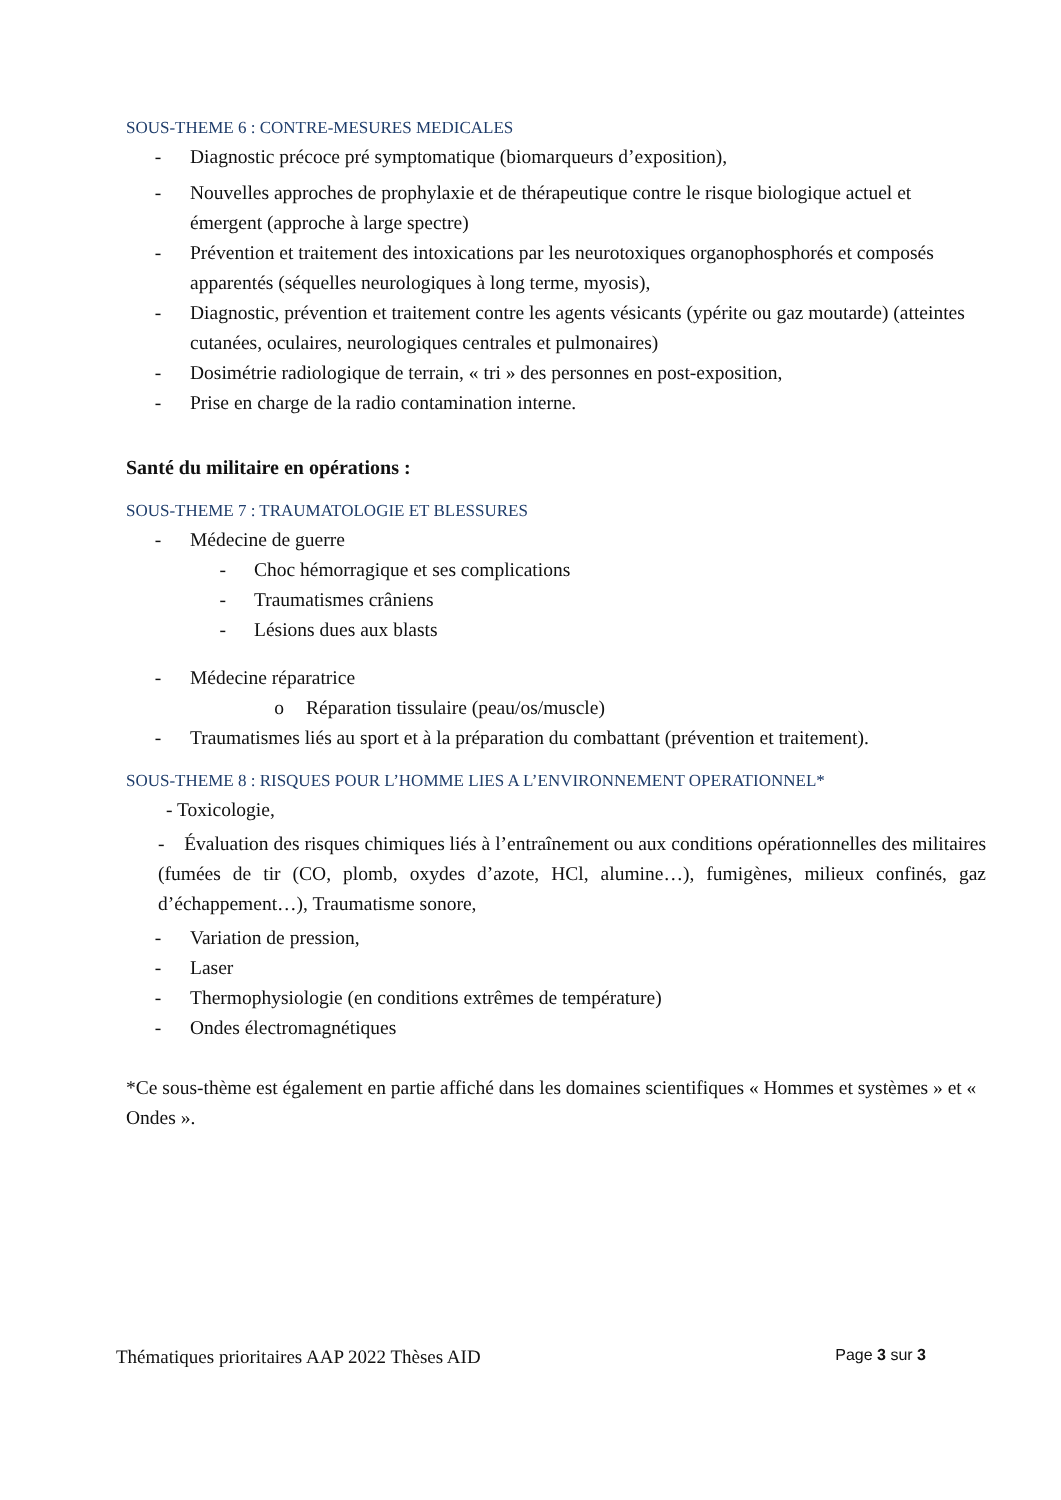SOUS-THEME 6 : CONTRE-MESURES MEDICALES
- Diagnostic précoce pré symptomatique (biomarqueurs d’exposition),
- Nouvelles approches de prophylaxie et de thérapeutique contre le risque biologique actuel et émergent (approche à large spectre)
- Prévention et traitement des intoxications par les neurotoxiques organophosphorés et composés apparentés (séquelles neurologiques à long terme, myosis),
- Diagnostic, prévention et traitement contre les agents vésicants (ypérite ou gaz moutarde) (atteintes cutanées, oculaires, neurologiques centrales et pulmonaires)
- Dosimétrie radiologique de terrain, « tri » des personnes en post-exposition,
- Prise en charge de la radio contamination interne.
Santé du militaire en opérations :
SOUS-THEME 7 : TRAUMATOLOGIE ET BLESSURES
- Médecine de guerre
- Choc hémorragique et ses complications
- Traumatismes crâniens
- Lésions dues aux blasts
- Médecine réparatrice
o Réparation tissulaire (peau/os/muscle)
- Traumatismes liés au sport et à la préparation du combattant (prévention et traitement).
SOUS-THEME 8 : RISQUES POUR L’HOMME LIES A L’ENVIRONNEMENT OPERATIONNEL*
- Toxicologie,
- Évaluation des risques chimiques liés à l’entraînement ou aux conditions opérationnelles des militaires (fumées de tir (CO, plomb, oxydes d’azote, HCl, alumine…), fumigènes, milieux confinés, gaz d’échappement…), Traumatisme sonore,
- Variation de pression,
- Laser
- Thermophysiologie (en conditions extrêmes de température)
- Ondes électromagnétiques
*Ce sous-thème est également en partie affiché dans les domaines scientifiques « Hommes et systèmes » et « Ondes ».
Thématiques prioritaires AAP 2022 Thèses AID Page 3 sur 3